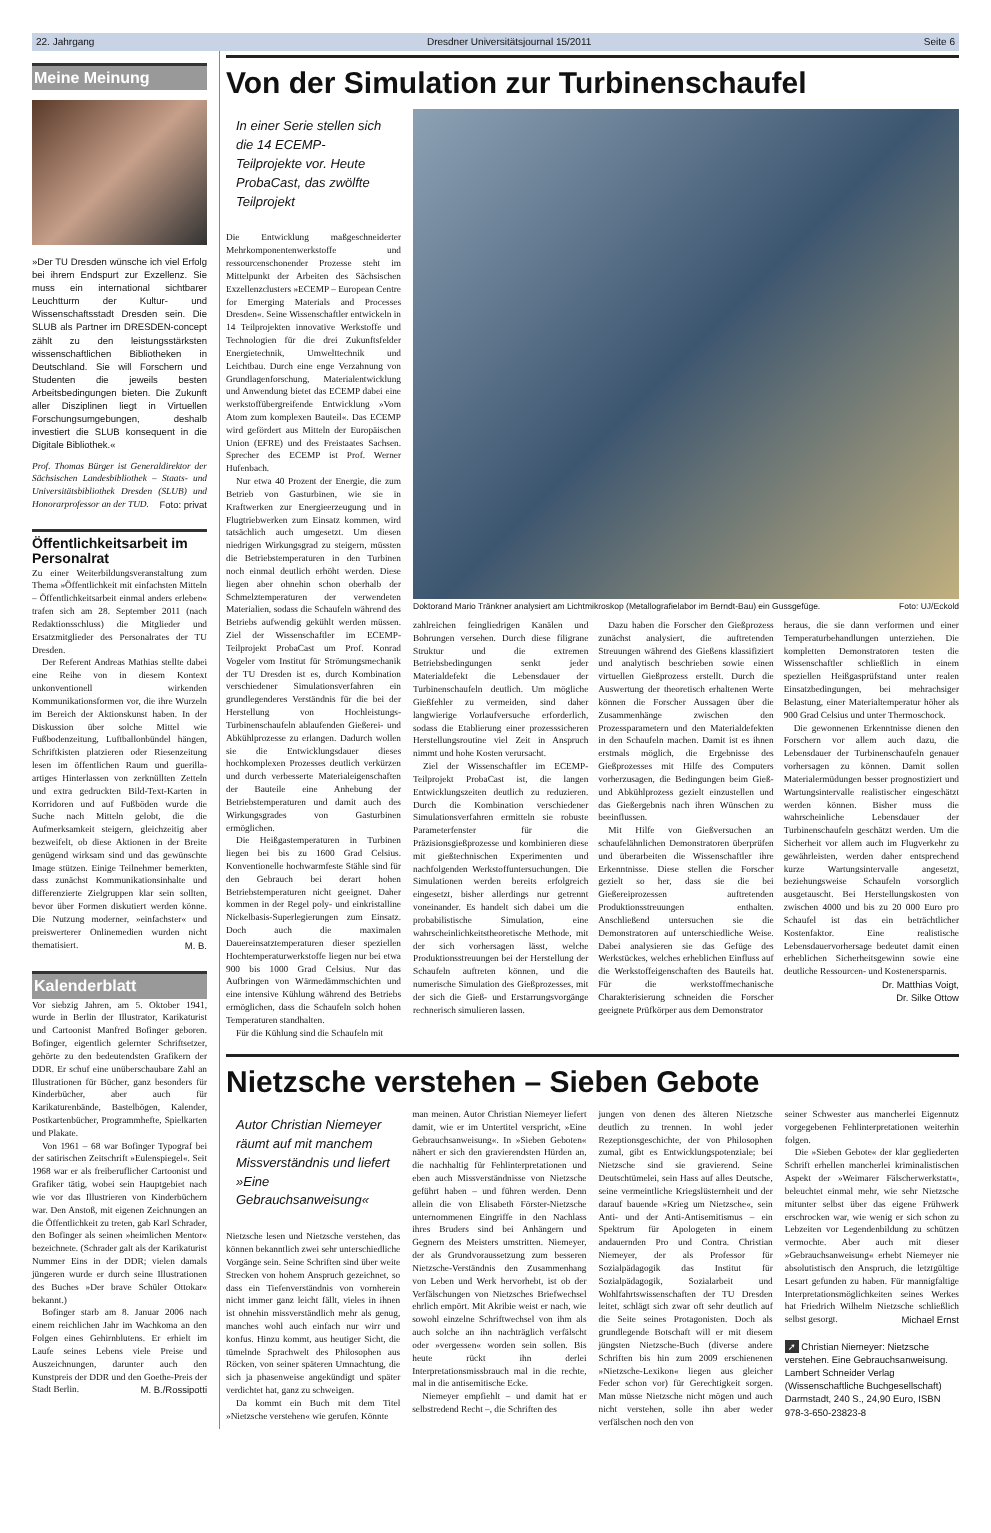22. Jahrgang Dresdner Universitätsjournal 15/2011 Seite 6
Meine Meinung
»Der TU Dresden wünsche ich viel Erfolg bei ihrem Endspurt zur Exzellenz. Sie muss ein international sichtbarer Leuchtturm der Kultur- und Wissenschaftsstadt Dresden sein. Die SLUB als Partner im DRESDEN-concept zählt zu den leistungsstärksten wissenschaftlichen Bibliotheken in Deutschland. Sie will Forschern und Studenten die jeweils besten Arbeitsbedingungen bieten. Die Zukunft aller Disziplinen liegt in Virtuellen Forschungsumgebungen, deshalb investiert die SLUB konsequent in die Digitale Bibliothek.«
Prof. Thomas Bürger ist Generaldirektor der Sächsischen Landesbibliothek – Staats- und Universitätsbibliothek Dresden (SLUB) und Honorarprofessor an der TUD. Foto: privat
Öffentlichkeitsarbeit im Personalrat
Zu einer Weiterbildungsveranstaltung zum Thema »Öffentlichkeit mit einfachsten Mitteln – Öffentlichkeitsarbeit einmal anders erleben« trafen sich am 28. September 2011 (nach Redaktionsschluss) die Mitglieder und Ersatzmitglieder des Personalrates der TU Dresden.
Der Referent Andreas Mathias stellte dabei eine Reihe von in diesem Kontext unkonventionell wirkenden Kommunikationsformen vor, die ihre Wurzeln im Bereich der Aktionskunst haben. In der Diskussion über solche Mittel wie Fußbodenzeitung, Luftballonbündel hängen, Schriftkisten platzieren oder Riesenzeitung lesen im öffentlichen Raum und guerilla-artiges Hinterlassen von zerknüllten Zetteln und extra gedruckten Bild-Text-Karten in Korridoren und auf Fußböden wurde die Suche nach Mitteln gelobt, die die Aufmerksamkeit steigern, gleichzeitig aber bezweifelt, ob diese Aktionen in der Breite genügend wirksam sind und das gewünschte Image stützen. Einige Teilnehmer bemerkten, dass zunächst Kommunikationsinhalte und differenzierte Zielgruppen klar sein sollten, bevor über Formen diskutiert werden könne. Die Nutzung moderner, »einfachster« und preiswerterer Onlinemedien wurden nicht thematisiert. M. B.
Kalenderblatt
Vor siebzig Jahren, am 5. Oktober 1941, wurde in Berlin der Illustrator, Karikaturist und Cartoonist Manfred Bofinger geboren. Bofinger, eigentlich gelernter Schriftsetzer, gehörte zu den bedeutendsten Grafikern der DDR. Er schuf eine unüberschaubare Zahl an Illustrationen für Bücher, ganz besonders für Kinderbücher, aber auch für Karikaturenbände, Bastelbögen, Kalender, Postkartenbücher, Programmhefte, Spielkarten und Plakate.
Von 1961 – 68 war Bofinger Typograf bei der satirischen Zeitschrift »Eulenspiegel«. Seit 1968 war er als freiberuflicher Cartoonist und Grafiker tätig, wobei sein Hauptgebiet nach wie vor das Illustrieren von Kinderbüchern war. Den Anstoß, mit eigenen Zeichnungen an die Öffentlichkeit zu treten, gab Karl Schrader, den Bofinger als seinen »heimlichen Mentor« bezeichnete. (Schrader galt als der Karikaturist Nummer Eins in der DDR; vielen damals jüngeren wurde er durch seine Illustrationen des Buches »Der brave Schüler Ottokar« bekannt.)
Bofinger starb am 8. Januar 2006 nach einem reichlichen Jahr im Wachkoma an den Folgen eines Gehirnblutens. Er erhielt im Laufe seines Lebens viele Preise und Auszeichnungen, darunter auch den Kunstpreis der DDR und den Goethe-Preis der Stadt Berlin. M. B./Rossipotti
Von der Simulation zur Turbinenschaufel
In einer Serie stellen sich die 14 ECEMP-Teilprojekte vor. Heute ProbaCast, das zwölfte Teilprojekt
Die Entwicklung maßgeschneiderter Mehrkomponentenwerkstoffe und ressourcenschonender Prozesse steht im Mittelpunkt der Arbeiten des Sächsischen Exzellenzclusters »ECEMP – European Centre for Emerging Materials and Processes Dresden«. Seine Wissenschaftler entwickeln in 14 Teilprojekten innovative Werkstoffe und Technologien für die drei Zukunftsfelder Energietechnik, Umwelttechnik und Leichtbau. Durch eine enge Verzahnung von Grundlagenforschung, Materialentwicklung und Anwendung bietet das ECEMP dabei eine werkstoffübergreifende Entwicklung »Vom Atom zum komplexen Bauteil«. Das ECEMP wird gefördert aus Mitteln der Europäischen Union (EFRE) und des Freistaates Sachsen. Sprecher des ECEMP ist Prof. Werner Hufenbach.
Nur etwa 40 Prozent der Energie, die zum Betrieb von Gasturbinen, wie sie in Kraftwerken zur Energieerzeugung und in Flugtriebwerken zum Einsatz kommen, wird tatsächlich auch umgesetzt. Um diesen niedrigen Wirkungsgrad zu steigern, müssten die Betriebstemperaturen in den Turbinen noch einmal deutlich erhöht werden. Diese liegen aber ohnehin schon oberhalb der Schmelztemperaturen der verwendeten Materialien, sodass die Schaufeln während des Betriebs aufwendig gekühlt werden müssen. Ziel der Wissenschaftler im ECEMP-Teilprojekt ProbaCast um Prof. Konrad Vogeler vom Institut für Strömungsmechanik der TU Dresden ist es, durch Kombination verschiedener Simulationsverfahren ein grundlegenderes Verständnis für die bei der Herstellung von Hochleistungs-Turbinenschaufeln ablaufenden Gießerei- und Abkühlprozesse zu erlangen. Dadurch wollen sie die Entwicklungsdauer dieses hochkomplexen Prozesses deutlich verkürzen und durch verbesserte Materialeigenschaften der Bauteile eine Anhebung der Betriebstemperaturen und damit auch des Wirkungsgrades von Gasturbinen ermöglichen.
Die Heißgastemperaturen in Turbinen liegen bei bis zu 1600 Grad Celsius. Konventionelle hochwarmfeste Stähle sind für den Gebrauch bei derart hohen Betriebstemperaturen nicht geeignet. Daher kommen in der Regel poly- und einkristalline Nickelbasis-Superlegierungen zum Einsatz. Doch auch die maximalen Dauereinsatztemperaturen dieser speziellen Hochtemperaturwerkstoffe liegen nur bei etwa 900 bis 1000 Grad Celsius. Nur das Aufbringen von Wärmedämmschichten und eine intensive Kühlung während des Betriebs ermöglichen, dass die Schaufeln solch hohen Temperaturen standhalten.
Für die Kühlung sind die Schaufeln mit
Doktorand Mario Tränkner analysiert am Lichtmikroskop (Metallografielabor im Berndt-Bau) ein Gussgefüge. Foto: UJ/Eckold
zahlreichen feingliedrigen Kanälen und Bohrungen versehen. Durch diese filigrane Struktur und die extremen Betriebsbedingungen senkt jeder Materialdefekt die Lebensdauer der Turbinenschaufeln deutlich. Um mögliche Gießfehler zu vermeiden, sind daher langwierige Vorlaufversuche erforderlich, sodass die Etablierung einer prozesssicheren Herstellungsroutine viel Zeit in Anspruch nimmt und hohe Kosten verursacht.
Ziel der Wissenschaftler im ECEMP-Teilprojekt ProbaCast ist, die langen Entwicklungszeiten deutlich zu reduzieren. Durch die Kombination verschiedener Simulationsverfahren ermitteln sie robuste Parameterfenster für die Präzisionsgießprozesse und kombinieren diese mit gießtechnischen Experimenten und nachfolgenden Werkstoffuntersuchungen. Die Simulationen werden bereits erfolgreich eingesetzt, bisher allerdings nur getrennt voneinander. Es handelt sich dabei um die probabilistische Simulation, eine wahrscheinlichkeitstheoretische Methode, mit der sich vorhersagen lässt, welche Produktionsstreuungen bei der Herstellung der Schaufeln auftreten können, und die numerische Simulation des Gießprozesses, mit der sich die Gieß- und Erstarrungsvorgänge rechnerisch simulieren lassen.
Dazu haben die Forscher den Gießprozess zunächst analysiert, die auftretenden Streuungen während des Gießens klassifiziert und analytisch beschrieben sowie einen virtuellen Gießprozess erstellt. Durch die Auswertung der theoretisch erhaltenen Werte können die Forscher Aussagen über die Zusammenhänge zwischen den Prozessparametern und den Materialdefekten in den Schaufeln machen. Damit ist es ihnen erstmals möglich, die Ergebnisse des Gießprozesses mit Hilfe des Computers vorherzusagen, die Bedingungen beim Gieß- und Abkühlprozess gezielt einzustellen und das Gießergebnis nach ihren Wünschen zu beeinflussen.
Mit Hilfe von Gießversuchen an schaufelähnlichen Demonstratoren überprüfen und überarbeiten die Wissenschaftler ihre Erkenntnisse. Diese stellen die Forscher gezielt so her, dass sie die bei Gießereiprozessen auftretenden Produktionsstreuungen enthalten. Anschließend untersuchen sie die Demonstratoren auf unterschiedliche Weise. Dabei analysieren sie das Gefüge des Werkstückes, welches erheblichen Einfluss auf die Werkstoffeigenschaften des Bauteils hat. Für die werkstoffmechanische Charakterisierung schneiden die Forscher geeignete Prüfkörper aus dem Demonstrator
heraus, die sie dann verformen und einer Temperaturbehandlungen unterziehen. Die kompletten Demonstratoren testen die Wissenschaftler schließlich in einem speziellen Heißgasprüfstand unter realen Einsatzbedingungen, bei mehrachsiger Belastung, einer Materialtemperatur höher als 900 Grad Celsius und unter Thermoschock.
Die gewonnenen Erkenntnisse dienen den Forschern vor allem auch dazu, die Lebensdauer der Turbinenschaufeln genauer vorhersagen zu können. Damit sollen Materialermüdungen besser prognostiziert und Wartungsintervalle realistischer eingeschätzt werden können. Bisher muss die wahrscheinliche Lebensdauer der Turbinenschaufeln geschätzt werden. Um die Sicherheit vor allem auch im Flugverkehr zu gewährleisten, werden daher entsprechend kurze Wartungsintervalle angesetzt, beziehungsweise Schaufeln vorsorglich ausgetauscht. Bei Herstellungskosten von zwischen 4000 und bis zu 20 000 Euro pro Schaufel ist das ein beträchtlicher Kostenfaktor. Eine realistische Lebensdauervorhersage bedeutet damit einen erheblichen Sicherheitsgewinn sowie eine deutliche Ressourcen- und Kostenersparnis.
Dr. Matthias Voigt,
Dr. Silke Ottow
Nietzsche verstehen – Sieben Gebote
Autor Christian Niemeyer räumt auf mit manchem Missverständnis und liefert »Eine Gebrauchsanweisung«
Nietzsche lesen und Nietzsche verstehen, das können bekanntlich zwei sehr unterschiedliche Vorgänge sein. Seine Schriften sind über weite Strecken von hohem Anspruch gezeichnet, so dass ein Tiefenverständnis von vornherein nicht immer ganz leicht fällt, vieles in ihnen ist ohnehin missverständlich mehr als genug, manches wohl auch einfach nur wirr und konfus. Hinzu kommt, aus heutiger Sicht, die tümelnde Sprachwelt des Philosophen aus Röcken, von seiner späteren Umnachtung, die sich ja phasenweise angekündigt und später verdichtet hat, ganz zu schweigen.
Da kommt ein Buch mit dem Titel »Nietzsche verstehen« wie gerufen. Könnte
man meinen. Autor Christian Niemeyer liefert damit, wie er im Untertitel verspricht, »Eine Gebrauchsanweisung«. In »Sieben Geboten« nähert er sich den gravierendsten Hürden an, die nachhaltig für Fehlinterpretationen und eben auch Missverständnisse von Nietzsche geführt haben – und führen werden. Denn allein die von Elisabeth Förster-Nietzsche unternommenen Eingriffe in den Nachlass ihres Bruders sind bei Anhängern und Gegnern des Meisters umstritten. Niemeyer, der als Grundvoraussetzung zum besseren Nietzsche-Verständnis den Zusammenhang von Leben und Werk hervorhebt, ist ob der Verfälschungen von Nietzsches Briefwechsel ehrlich empört. Mit Akribie weist er nach, wie sowohl einzelne Schriftwechsel von ihm als auch solche an ihn nachträglich verfälscht oder »vergessen« worden sein sollen. Bis heute rückt ihn derlei Interpretationsmissbrauch mal in die rechte, mal in die antisemitische Ecke.
Niemeyer empfiehlt – und damit hat er selbstredend Recht –, die Schriften des
jungen von denen des älteren Nietzsche deutlich zu trennen. In wohl jeder Rezeptionsgeschichte, der von Philosophen zumal, gibt es Entwicklungspotenziale; bei Nietzsche sind sie gravierend. Seine Deutschtümelei, sein Hass auf alles Deutsche, seine vermeintliche Kriegslüsternheit und der darauf bauende »Krieg um Nietzsche«, sein Anti- und der Anti-Antisemitismus – ein Spektrum für Apologeten in einem andauernden Pro und Contra. Christian Niemeyer, der als Professor für Sozialpädagogik das Institut für Sozialpädagogik, Sozialarbeit und Wohlfahrtswissenschaften der TU Dresden leitet, schlägt sich zwar oft sehr deutlich auf die Seite seines Protagonisten. Doch als grundlegende Botschaft will er mit diesem jüngsten Nietzsche-Buch (diverse andere Schriften bis hin zum 2009 erschienenen »Nietzsche-Lexikon« liegen aus gleicher Feder schon vor) für Gerechtigkeit sorgen. Man müsse Nietzsche nicht mögen und auch nicht verstehen, solle ihn aber weder verfälschen noch den von
seiner Schwester aus mancherlei Eigennutz vorgegebenen Fehlinterpretationen weiterhin folgen.
Die »Sieben Gebote« der klar gegliederten Schrift erhellen mancherlei kriminalistischen Aspekt der »Weimarer Fälscherwerkstatt«, beleuchtet einmal mehr, wie sehr Nietzsche mitunter selbst über das eigene Frühwerk erschrocken war, wie wenig er sich schon zu Lebzeiten vor Legendenbildung zu schützen vermochte. Aber auch mit dieser »Gebrauchsanweisung« erhebt Niemeyer nie absolutistisch den Anspruch, die letztgültige Lesart gefunden zu haben. Für mannigfaltige Interpretationsmöglichkeiten seines Werkes hat Friedrich Wilhelm Nietzsche schließlich selbst gesorgt. Michael Ernst
➚ Christian Niemeyer: Nietzsche verstehen. Eine Gebrauchsanweisung. Lambert Schneider Verlag (Wissenschaftliche Buchgesellschaft) Darmstadt, 240 S., 24,90 Euro, ISBN 978-3-650-23823-8